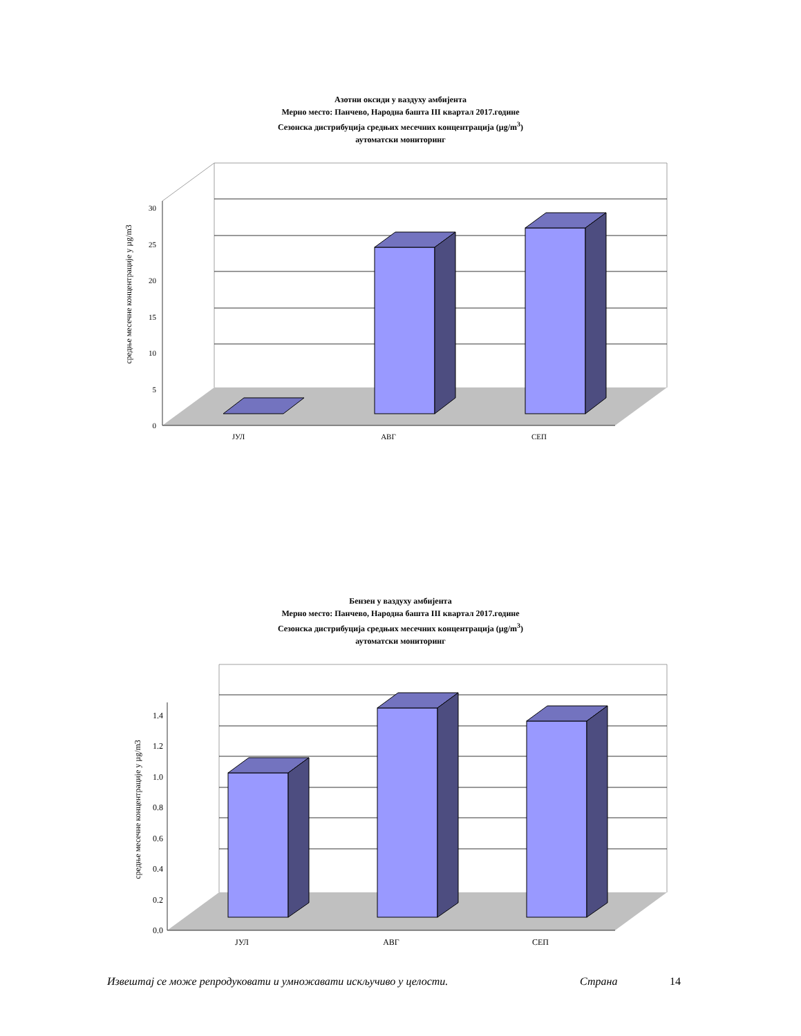Азотни оксиди у ваздуху амбијента
Мерно место: Панчево, Народна башта III квартал 2017.године
Сезонска дистрибуција средњих месечних концентрација (µg/m<sup>3</sup>)
аутоматски мониторинг
0
5
10
15
20
25
30
ЈУЛ
АВГ
СЕП
средње месечне концентрације у µg/m3
Бензен у ваздуху амбијента
Мерно место: Панчево, Народна башта III квартал 2017.године
Сезонска дистрибуција средњих месечних концентрација (µg/m<sup>3</sup>)
аутоматски мониторинг
0.0
0.2
0.4
0.6
0.8
1.0
1.2
1.4
ЈУЛ
АВГ
СЕП
средње месечне концентрације у µg/m3
Извештај се може репродуковати и умножавати искључиво у целости. Страна 14